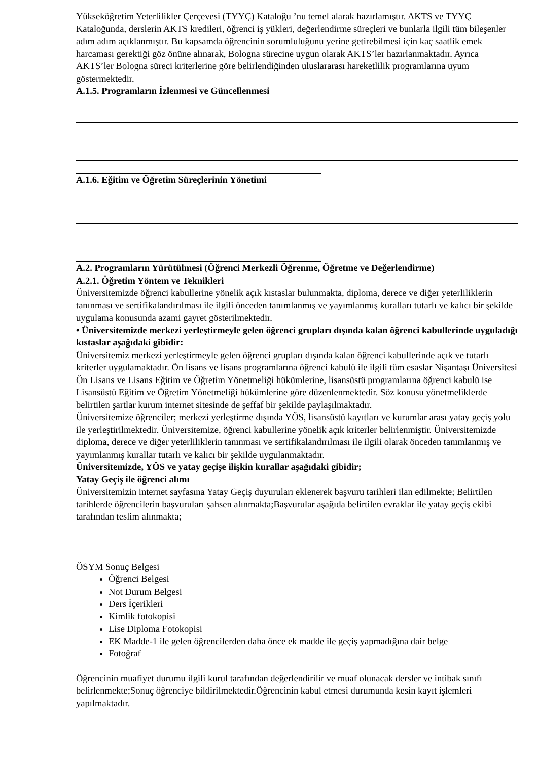Yükseköğretim Yeterlilikler Çerçevesi (TYYÇ) Kataloğu ’nu temel alarak hazırlamıştır. AKTS ve TYYÇ Kataloğunda, derslerin AKTS kredileri, öğrenci iş yükleri, değerlendirme süreçleri ve bunlarla ilgili tüm bileşenler adım adım açıklanmıştır. Bu kapsamda öğrencinin sorumluluğunu yerine getirebilmesi için kaç saatlik emek harcaması gerektiği göz önüne alınarak, Bologna sürecine uygun olarak AKTS’ler hazırlanmaktadır. Ayrıca AKTS’ler Bologna süreci kriterlerine göre belirlendiğinden uluslararası hareketlilik programlarına uyum göstermektedir.
A.1.5. Programların İzlenmesi ve Güncellenmesi
A.1.6. Eğitim ve Öğretim Süreçlerinin Yönetimi
A.2. Programların Yürütülmesi (Öğrenci Merkezli Öğrenme, Öğretme ve Değerlendirme)
A.2.1. Öğretim Yöntem ve Teknikleri
Üniversitemizde öğrenci kabullerine yönelik açık kıstaslar bulunmakta, diploma, derece ve diğer yeterliliklerin tanınması ve sertifikalandırılması ile ilgili önceden tanımlanmış ve yayımlanmış kuralları tutarlı ve kalıcı bir şekilde uygulama konusunda azami gayret gösterilmektedir.
• Üniversitemizde merkezi yerleştirmeyle gelen öğrenci grupları dışında kalan öğrenci kabullerinde uyguladığı kıstaslar aşağıdaki gibidir:
Üniversitemiz merkezi yerleştirmeyle gelen öğrenci grupları dışında kalan öğrenci kabullerinde açık ve tutarlı kriterler uygulamaktadır. Ön lisans ve lisans programlarına öğrenci kabulü ile ilgili tüm esaslar Nişantaşı Üniversitesi Ön Lisans ve Lisans Eğitim ve Öğretim Yönetmeliği hükümlerine, lisansüstü programlarına öğrenci kabulü ise Lisansüstü Eğitim ve Öğretim Yönetmeliği hükümlerine göre düzenlenmektedir. Söz konusu yönetmeliklerde belirtilen şartlar kurum internet sitesinde de şeffaf bir şekilde paylaşılmaktadır.
Üniversitemize öğrenciler; merkezi yerleştirme dışında YÖS, lisansüstü kayıtları ve kurumlar arası yatay geçiş yolu ile yerleştirilmektedir. Üniversitemize, öğrenci kabullerine yönelik açık kriterler belirlenmiştir. Üniversitemizde diploma, derece ve diğer yeterliliklerin tanınması ve sertifikalandırılması ile ilgili olarak önceden tanımlanmış ve yayımlanmış kurallar tutarlı ve kalıcı bir şekilde uygulanmaktadır.
Üniversitemizde, YÖS ve yatay geçişe ilişkin kurallar aşağıdaki gibidir;
Yatay Geçiş ile öğrenci alımı
Üniversitemizin internet sayfasına Yatay Geçiş duyuruları eklenerek başvuru tarihleri ilan edilmekte; Belirtilen tarihlerde öğrencilerin başvuruları şahsen alınmakta;Başvurular aşağıda belirtilen evraklar ile yatay geçiş ekibi tarafından teslim alınmakta;
ÖSYM Sonuç Belgesi
Öğrenci Belgesi
Not Durum Belgesi
Ders İçerikleri
Kimlik fotokopisi
Lise Diploma Fotokopisi
EK Madde-1 ile gelen öğrencilerden daha önce ek madde ile geçiş yapmadığına dair belge
Fotoğraf
Öğrencinin muafiyet durumu ilgili kurul tarafından değerlendirilir ve muaf olunacak dersler ve intibak sınıfı belirlenmekte;Sonuç öğrenciye bildirilmektedir.Öğrencinin kabul etmesi durumunda kesin kayıt işlemleri yapılmaktadır.